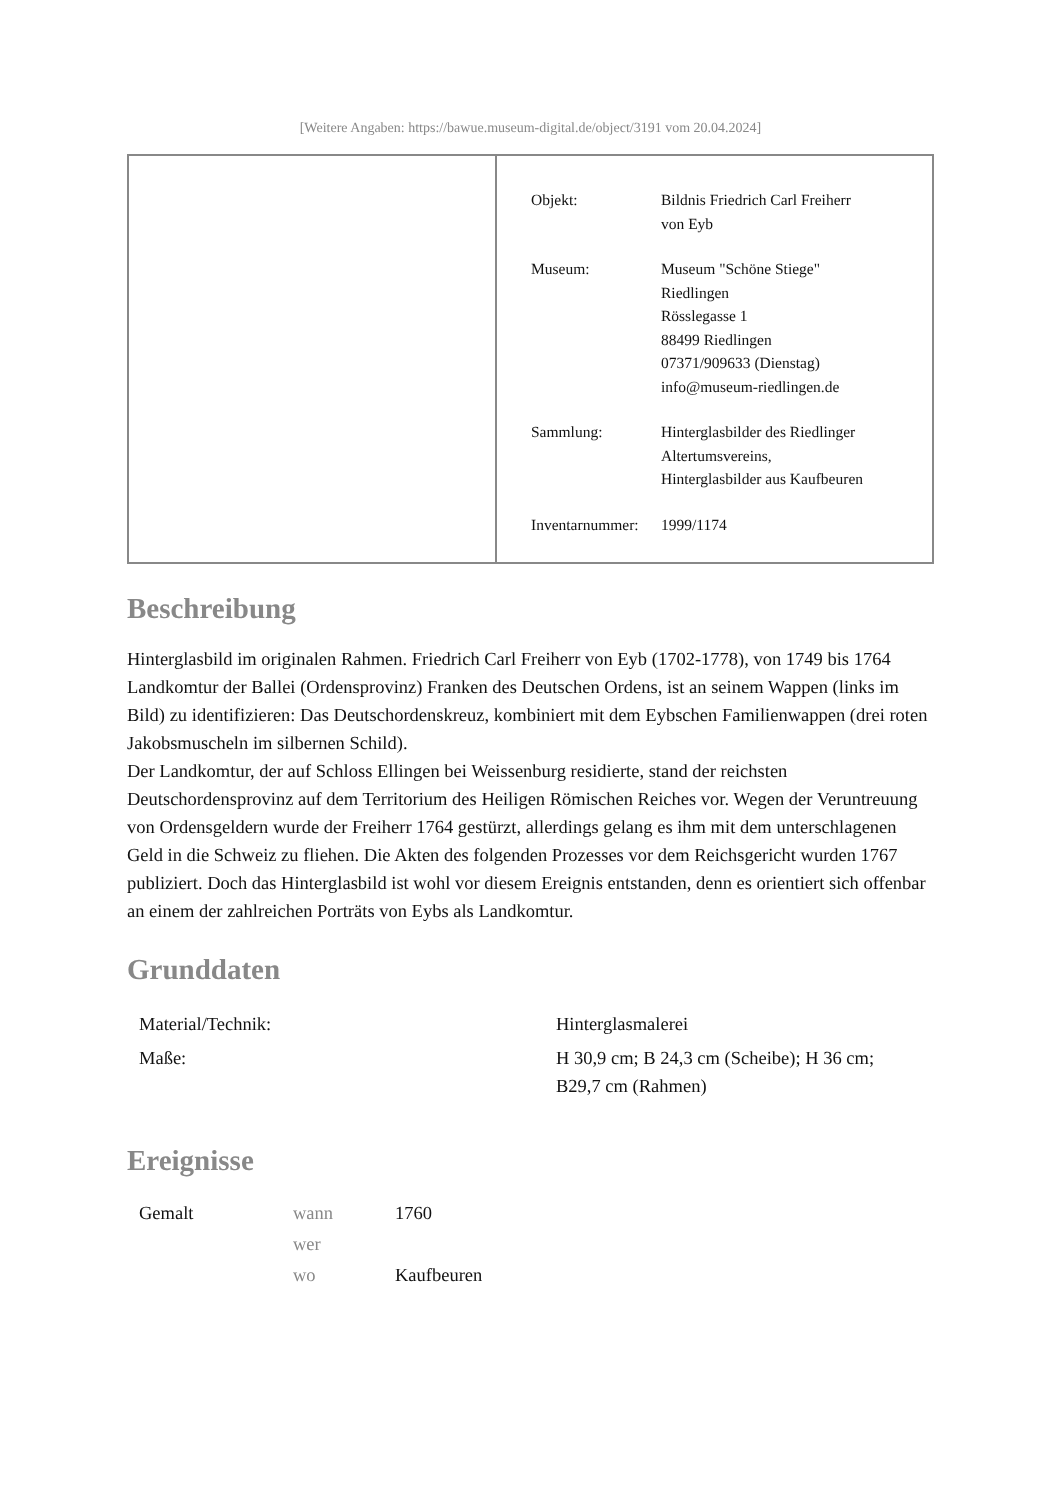[Weitere Angaben: https://bawue.museum-digital.de/object/3191 vom 20.04.2024]
| Objekt: | Bildnis Friedrich Carl Freiherr von Eyb |
| Museum: | Museum "Schöne Stiege" Riedlingen Rösslegasse 1 88499 Riedlingen 07371/909633 (Dienstag) info@museum-riedlingen.de |
| Sammlung: | Hinterglasbilder des Riedlinger Altertumsvereins, Hinterglasbilder aus Kaufbeuren |
| Inventarnummer: | 1999/1174 |
Beschreibung
Hinterglasbild im originalen Rahmen. Friedrich Carl Freiherr von Eyb (1702-1778), von 1749 bis 1764 Landkomtur der Ballei (Ordensprovinz) Franken des Deutschen Ordens, ist an seinem Wappen (links im Bild) zu identifizieren: Das Deutschordenskreuz, kombiniert mit dem Eybschen Familienwappen (drei roten Jakobsmuscheln im silbernen Schild).
Der Landkomtur, der auf Schloss Ellingen bei Weissenburg residierte, stand der reichsten Deutschordensprovinz auf dem Territorium des Heiligen Römischen Reiches vor. Wegen der Veruntreuung von Ordensgeldern wurde der Freiherr 1764 gestürzt, allerdings gelang es ihm mit dem unterschlagenen Geld in die Schweiz zu fliehen. Die Akten des folgenden Prozesses vor dem Reichsgericht wurden 1767 publiziert. Doch das Hinterglasbild ist wohl vor diesem Ereignis entstanden, denn es orientiert sich offenbar an einem der zahlreichen Porträts von Eybs als Landkomtur.
Grunddaten
| Material/Technik: | Hinterglasmalerei |
| Maße: | H 30,9 cm; B 24,3 cm (Scheibe); H 36 cm; B29,7 cm (Rahmen) |
Ereignisse
| Gemalt | wann | 1760 |
| | wer | |
| | wo | Kaufbeuren |